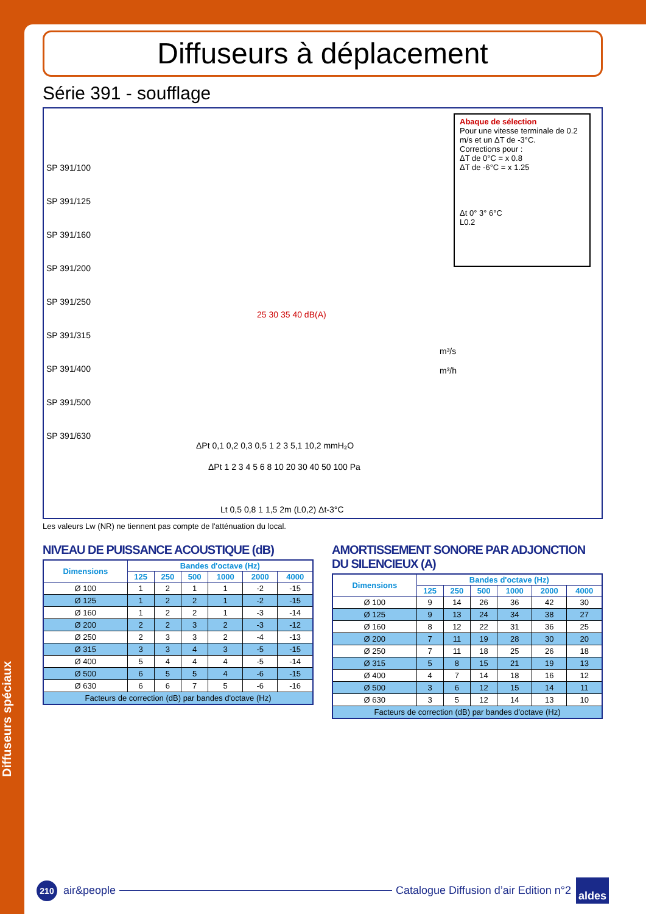Diffuseurs spéciaux
Diffuseurs à déplacement
Série 391 - soufflage
SP 391/100
SP 391/125
SP 391/160
SP 391/200
SP 391/250
SP 391/315
SP 391/400
SP 391/500
SP 391/630
25 30 35 40 dB(A)
m³/s
m³/h
ΔPt 0,1 0,2 0,3 0,5 1 2 3 5,1 10,2 mmH₂O
ΔPt 1 2 3 4 5 6 8 10 20 30 40 50 100 Pa
Lt 0,5 0,8 1 1,5 2m (L0,2) Δt-3°C
Abaque de sélection
Pour une vitesse terminale de 0.2 m/s et un ΔT de -3°C.
Corrections pour :
ΔT de 0°C = x 0.8
ΔT de -6°C = x 1.25
Δt 0° 3° 6°C
L0.2
Les valeurs Lw (NR) ne tiennent pas compte de l'atténuation du local.
NIVEAU DE PUISSANCE ACOUSTIQUE (dB)
| Dimensions | Bandes d'octave (Hz) | | | | | |
| --- | --- | --- | --- | --- | --- | --- |
| | 125 | 250 | 500 | 1000 | 2000 | 4000 |
| Ø 100 | 1 | 2 | 1 | 1 | -2 | -15 |
| Ø 125 | 1 | 2 | 2 | 1 | -2 | -15 |
| Ø 160 | 1 | 2 | 2 | 1 | -3 | -14 |
| Ø 200 | 2 | 2 | 3 | 2 | -3 | -12 |
| Ø 250 | 2 | 3 | 3 | 2 | -4 | -13 |
| Ø 315 | 3 | 3 | 4 | 3 | -5 | -15 |
| Ø 400 | 5 | 4 | 4 | 4 | -5 | -14 |
| Ø 500 | 6 | 5 | 5 | 4 | -6 | -15 |
| Ø 630 | 6 | 6 | 7 | 5 | -6 | -16 |
| Facteurs de correction (dB) par bandes d'octave (Hz) | | | | | | |
AMORTISSEMENT SONORE PAR ADJONCTION DU SILENCIEUX (A)
| Dimensions | Bandes d'octave (Hz) | | | | | |
| --- | --- | --- | --- | --- | --- | --- |
| | 125 | 250 | 500 | 1000 | 2000 | 4000 |
| Ø 100 | 9 | 14 | 26 | 36 | 42 | 30 |
| Ø 125 | 9 | 13 | 24 | 34 | 38 | 27 |
| Ø 160 | 8 | 12 | 22 | 31 | 36 | 25 |
| Ø 200 | 7 | 11 | 19 | 28 | 30 | 20 |
| Ø 250 | 7 | 11 | 18 | 25 | 26 | 18 |
| Ø 315 | 5 | 8 | 15 | 21 | 19 | 13 |
| Ø 400 | 4 | 7 | 14 | 18 | 16 | 12 |
| Ø 500 | 3 | 6 | 12 | 15 | 14 | 11 |
| Ø 630 | 3 | 5 | 12 | 14 | 13 | 10 |
| Facteurs de correction (dB) par bandes d'octave (Hz) | | | | | | |
210
air&people
Catalogue Diffusion d’air Edition n°2 aldes